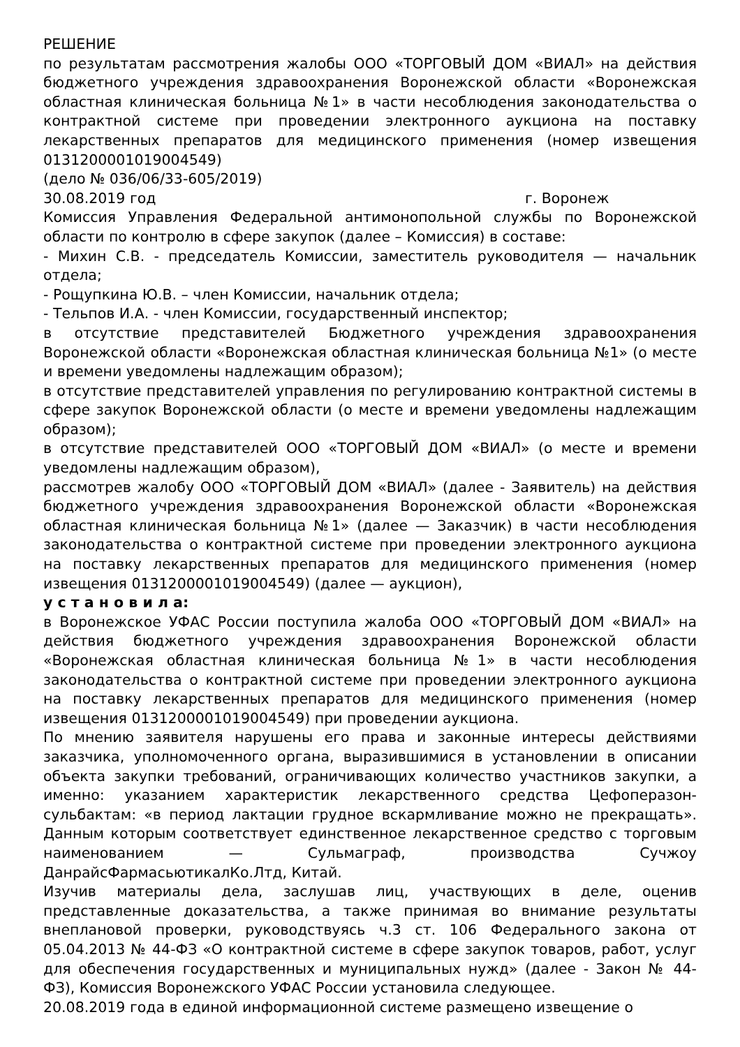РЕШЕНИЕ
по результатам рассмотрения жалобы ООО «ТОРГОВЫЙ ДОМ «ВИАЛ» на действия бюджетного учреждения здравоохранения Воронежской области «Воронежская областная клиническая больница №1» в части несоблюдения законодательства о контрактной системе при проведении электронного аукциона на поставку лекарственных препаратов для медицинского применения (номер извещения 0131200001019004549)
(дело № 036/06/33-605/2019)
30.08.2019 год г. Воронеж
Комиссия Управления Федеральной антимонопольной службы по Воронежской области по контролю в сфере закупок (далее – Комиссия) в составе:
- Михин С.В. - председатель Комиссии, заместитель руководителя — начальник отдела;
- Рощупкина Ю.В. – член Комиссии, начальник отдела;
- Тельпов И.А. - член Комиссии, государственный инспектор;
в отсутствие представителей Бюджетного учреждения здравоохранения Воронежской области «Воронежская областная клиническая больница №1» (о месте и времени уведомлены надлежащим образом);
в отсутствие представителей управления по регулированию контрактной системы в сфере закупок Воронежской области (о месте и времени уведомлены надлежащим образом);
в отсутствие представителей ООО «ТОРГОВЫЙ ДОМ «ВИАЛ» (о месте и времени уведомлены надлежащим образом),
рассмотрев жалобу ООО «ТОРГОВЫЙ ДОМ «ВИАЛ» (далее - Заявитель) на действия бюджетного учреждения здравоохранения Воронежской области «Воронежская областная клиническая больница №1» (далее — Заказчик) в части несоблюдения законодательства о контрактной системе при проведении электронного аукциона на поставку лекарственных препаратов для медицинского применения (номер извещения 0131200001019004549) (далее — аукцион),
у с т а н о в и л а:
в Воронежское УФАС России поступила жалоба ООО «ТОРГОВЫЙ ДОМ «ВИАЛ» на действия бюджетного учреждения здравоохранения Воронежской области «Воронежская областная клиническая больница №1» в части несоблюдения законодательства о контрактной системе при проведении электронного аукциона на поставку лекарственных препаратов для медицинского применения (номер извещения 0131200001019004549) при проведении аукциона.
По мнению заявителя нарушены его права и законные интересы действиями заказчика, уполномоченного органа, выразившимися в установлении в описании объекта закупки требований, ограничивающих количество участников закупки, а именно: указанием характеристик лекарственного средства Цефоперазон-сульбактам: «в период лактации грудное вскармливание можно не прекращать». Данным которым соответствует единственное лекарственное средство с торговым наименованием — Сульмаграф, производства Сучжоу ДанрайсФармасьютикалКо.Лтд, Китай.
Изучив материалы дела, заслушав лиц, участвующих в деле, оценив представленные доказательства, а также принимая во внимание результаты внеплановой проверки, руководствуясь ч.3 ст. 106 Федерального закона от 05.04.2013 № 44-ФЗ «О контрактной системе в сфере закупок товаров, работ, услуг для обеспечения государственных и муниципальных нужд» (далее - Закон № 44-ФЗ), Комиссия Воронежского УФАС России установила следующее.
20.08.2019 года в единой информационной системе размещено извещение о